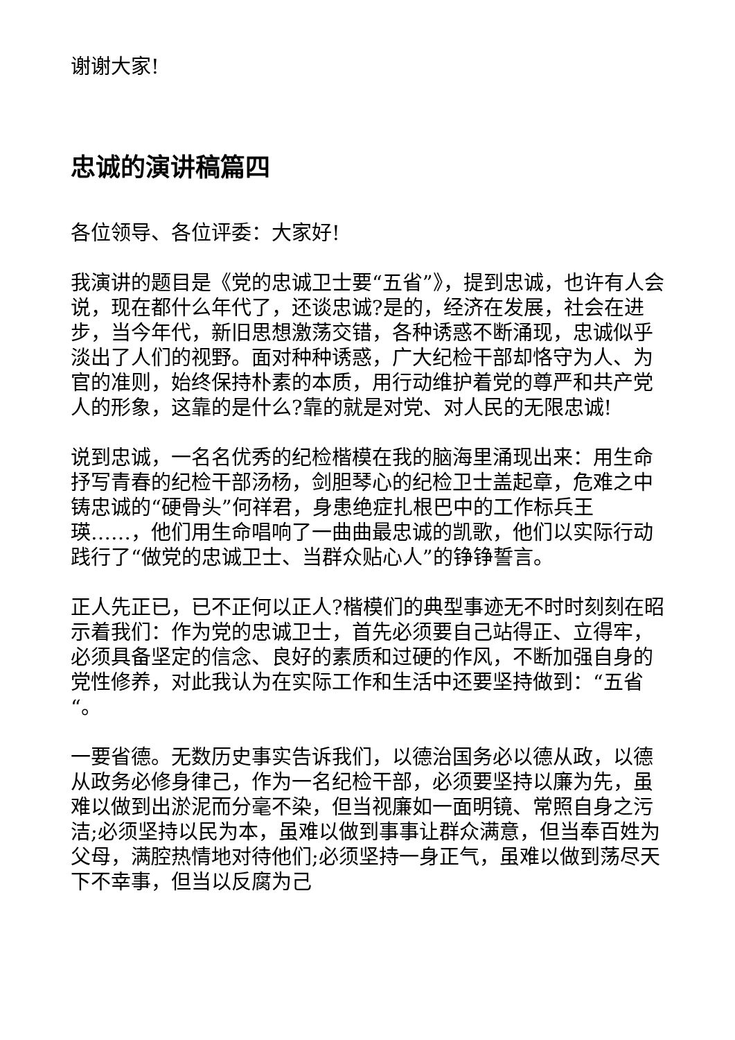谢谢大家!
忠诚的演讲稿篇四
各位领导、各位评委：大家好!
我演讲的题目是《党的忠诚卫士要“五省”》，提到忠诚，也许有人会说，现在都什么年代了，还谈忠诚?是的，经济在发展，社会在进步，当今年代，新旧思想激荡交错，各种诱惑不断涌现，忠诚似乎淡出了人们的视野。面对种种诱惑，广大纪检干部却恪守为人、为官的准则，始终保持朴素的本质，用行动维护着党的尊严和共产党人的形象，这靠的是什么?靠的就是对党、对人民的无限忠诚!
说到忠诚，一名名优秀的纪检楷模在我的脑海里涌现出来：用生命抒写青春的纪检干部汤杨，剑胆琴心的纪检卫士盖起章，危难之中铸忠诚的“硬骨头”何祥君，身患绝症扎根巴中的工作标兵王瑛……，他们用生命唱响了一曲曲最忠诚的凯歌，他们以实际行动践行了“做党的忠诚卫士、当群众贴心人”的铮铮誓言。
正人先正已，已不正何以正人?楷模们的典型事迹无不时时刻刻在昭示着我们：作为党的忠诚卫士，首先必须要自己站得正、立得牢，必须具备坚定的信念、良好的素质和过硬的作风，不断加强自身的党性修养，对此我认为在实际工作和生活中还要坚持做到：“五省“。
一要省德。无数历史事实告诉我们，以德治国务必以德从政，以德从政务必修身律己，作为一名纪检干部，必须要坚持以廉为先，虽难以做到出淤泥而分毫不染，但当视廉如一面明镜、常照自身之污洁;必须坚持以民为本，虽难以做到事事让群众满意，但当奉百姓为父母，满腔热情地对待他们;必须坚持一身正气，虽难以做到荡尽天下不幸事，但当以反腐为己